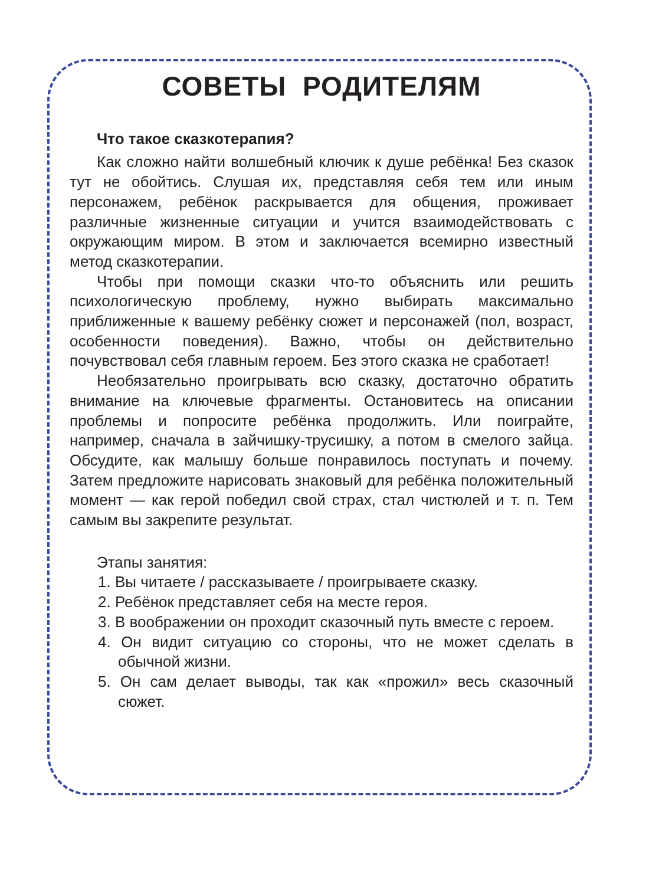СОВЕТЫ РОДИТЕЛЯМ
Что такое сказкотерапия?
Как сложно найти волшебный ключик к душе ребёнка! Без сказок тут не обойтись. Слушая их, представляя себя тем или иным персонажем, ребёнок раскрывается для общения, проживает различные жизненные ситуации и учится взаимодействовать с окружающим миром. В этом и заключается всемирно известный метод сказкотерапии.
Чтобы при помощи сказки что-то объяснить или решить психологическую проблему, нужно выбирать максимально приближенные к вашему ребёнку сюжет и персонажей (пол, возраст, особенности поведения). Важно, чтобы он действительно почувствовал себя главным героем. Без этого сказка не сработает!
Необязательно проигрывать всю сказку, достаточно обратить внимание на ключевые фрагменты. Остановитесь на описании проблемы и попросите ребёнка продолжить. Или поиграйте, например, сначала в зайчишку-трусишку, а потом в смелого зайца. Обсудите, как малышу больше понравилось поступать и почему. Затем предложите нарисовать знаковый для ребёнка положительный момент — как герой победил свой страх, стал чистюлей и т. п. Тем самым вы закрепите результат.
Этапы занятия:
1. Вы читаете / рассказываете / проигрываете сказку.
2. Ребёнок представляет себя на месте героя.
3. В воображении он проходит сказочный путь вместе с героем.
4. Он видит ситуацию со стороны, что не может сделать в обычной жизни.
5. Он сам делает выводы, так как «прожил» весь сказочный сюжет.